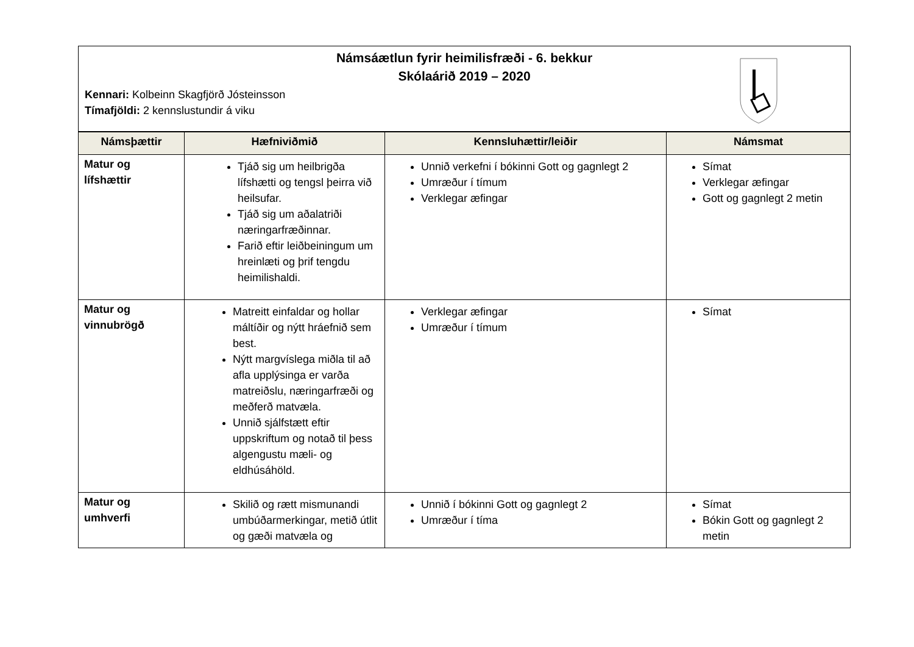Námsáætlun fyrir heimilisfræði - 6. bekkur
Skólaárið 2019 – 2020
Kennari: Kolbeinn Skagfjörð Jósteinsson
Tímafjöldi: 2 kennslustundir á viku
| Námsþættir | Hæfniviðmið | Kennsluhættir/leiðir | Námsmat |
| --- | --- | --- | --- |
| Matur og lífshættir | Tjáð sig um heilbrigða lífshætti og tengsl þeirra við heilsufar. Tjáð sig um aðalatriði næringarfræðinnar. Farið eftir leiðbeiningum um hreinlæti og þrif tengdu heimilishaldi. | Unnið verkefni í bókinni Gott og gagnlegt 2 Umræður í tímum Verklegar æfingar | Símat Verklegar æfingar Gott og gagnlegt 2 metin |
| Matur og vinnubrögð | Matreitt einfaldar og hollar máltíðir og nýtt hráefnið sem best. Nýtt margvíslega miðla til að afla upplýsinga er varða matreiðslu, næringarfræði og meðferð matvæla. Unnið sjálfstætt eftir uppskriftum og notað til þess algengustu mæli- og eldhúsáhöld. | Verklegar æfingar Umræður í tímum | Símat |
| Matur og umhverfi | Skilið og rætt mismunandi umbúðarmerkingar, metið útlit og gæði matvæla og | Unnið í bókinni Gott og gagnlegt 2 Umræður í tíma | Símat Bókin Gott og gagnlegt 2 metin |